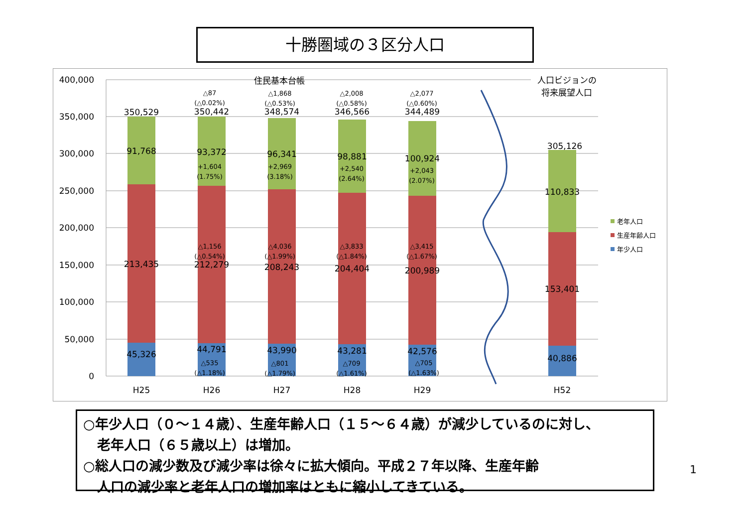十勝圏域の３区分人口
400,000
350,000
300,000
250,000
200,000
150,000
100,000
50,000
0
住民基本台帳
人口ビジョンの
将来展望人口
350,529
91,768
213,435
45,326
350,442
93,372
212,279
44,791
348,574
96,341
208,243
43,990
346,566
98,881
204,404
43,281
344,489
100,924
200,989
42,576
305,126
110,833
153,401
40,886
H25
H26
H27
H28
H29
H52
△87
(△0.02%)
+1,604
(1.75%)
△1,156
(△0.54%)
△535
(△1.18%)
△1,868
(△0.53%)
+2,969
(3.18%)
△4,036
(△1.99%)
△801
(△1.79%)
△2,008
(△0.58%)
+2,540
(2.64%)
△3,833
(△1.84%)
△709
(△1.61%)
△2,077
(△0.60%)
+2,043
(2.07%)
△3,415
(△1.67%)
△705
(△1.63%)
老年人口
生産年齢人口
年少人口
○年少人口（０～１４歳）、生産年齢人口（１５～６４歳）が減少しているのに対し、
老年人口（６５歳以上）は増加。
○総人口の減少数及び減少率は徐々に拡大傾向。平成２７年以降、生産年齢
人口の減少率と老年人口の増加率はともに縮小してきている。
1